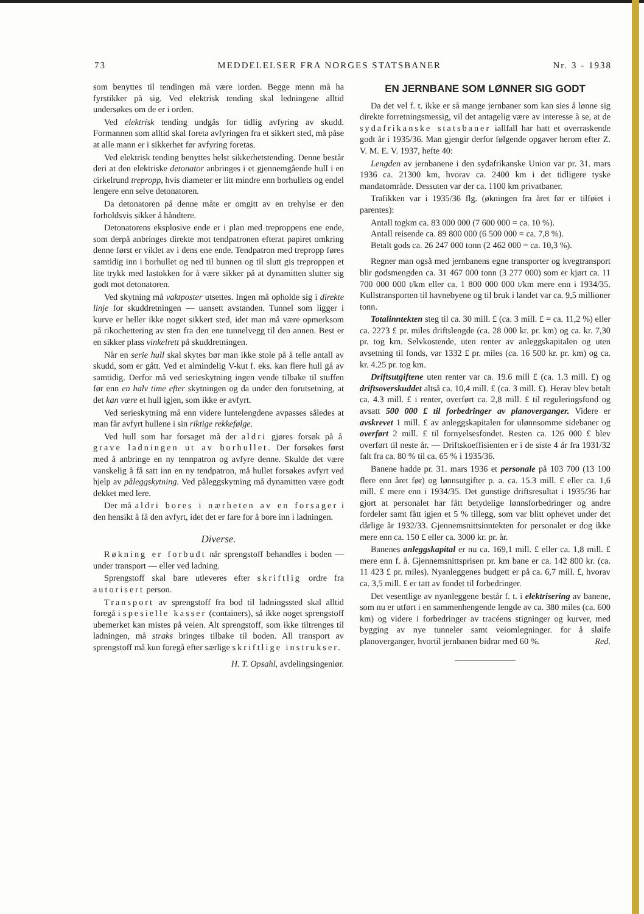73 MEDDELELSER FRA NORGES STATSBANER Nr. 3 - 1938
som benyttes til tendingen må være iorden. Begge menn må ha fyrstikker på sig. Ved elektrisk tending skal ledningene alltid undersøkes om de er i orden.
Ved elektrisk tending undgås for tidlig avfyring av skudd. Formannen som alltid skal foreta avfyringen fra et sikkert sted, må påse at alle mann er i sikkerhet før avfyring foretas.
Ved elektrisk tending benyttes helst sikkerhetstending. Denne består deri at den elektriske detonator anbringes i et gjennemgående hull i en cirkelrund trepropp, hvis diameter er litt mindre enn borhullets og endel lengere enn selve detonatoren.
Da detonatoren på denne måte er omgitt av en trehylse er den forholdsvis sikker å håndtere.
Detonatorens eksplosive ende er i plan med treproppens ene ende, som derpå anbringes direkte mot tendpatronen efterat papiret omkring denne først er viklet av i dens ene ende. Tendpatron med trepropp føres samtidig inn i borhullet og ned til bunnen og til slutt gis treproppen et lite trykk med lastokken for å være sikker på at dynamitten slutter sig godt mot detonatoren.
Ved skytning må vaktposter utsettes. Ingen må opholde sig i direkte linje for skuddretningen — uansett avstanden. Tunnel som ligger i kurve er heller ikke noget sikkert sted, idet man må være opmerksom på rikochettering av sten fra den ene tunnelvegg til den annen. Best er en sikker plass vinkelrett på skuddretningen.
Når en serie hull skal skytes bør man ikke stole på å telle antall av skudd, som er gått. Ved et almindelig V-kut f. eks. kan flere hull gå av samtidig. Derfor må ved serieskytning ingen vende tilbake til stuffen før enn en halv time efter skytningen og da under den forutsetning, at det kan være et hull igjen, som ikke er avfyrt.
Ved serieskytning må enn videre luntelengdene avpasses således at man får avfyrt hullene i sin riktige rekkefølge.
Ved hull som har forsaget må der aldri gjøres forsøk på å grave ladningen ut av borhullet. Der forsøkes først med å anbringe en ny tennpatron og avfyre denne. Skulde det være vanskelig å få satt inn en ny tendpatron, må hullet forsøkes avfyrt ved hjelp av påleggskytning. Ved påleggskytning må dynamitten være godt dekket med lere.
Der må aldri bores i nærheten av en forsager i den hensikt å få den avfyrt, idet det er fare for å bore inn i ladningen.
Diverse.
Røkning er forbudt når sprengstoff behandles i boden — under transport — eller ved ladning.
Sprengstoff skal bare utleveres efter skriftlig ordre fra autorisert person.
Transport av sprengstoff fra bod til ladningssted skal alltid foregå i spesielle kasser (containers), så ikke noget sprengstoff ubemerket kan mistes på veien. Alt sprengstoff, som ikke tiltrenges til ladningen, må straks bringes tilbake til boden. All transport av sprengstoff må kun foregå efter særlige skriftlige instrukser.
H. T. Opsahl, avdelingsingeniør.
EN JERNBANE SOM LØNNER SIG GODT
Da det vel f. t. ikke er så mange jernbaner som kan sies å lønne sig direkte forretningsmessig, vil det antagelig være av interesse å se, at de sydafrikanske statsbaner iallfall har hatt et overraskende godt år i 1935/36. Man gjengir derfor følgende opgaver herom efter Z. V. M. E. V. 1937, hefte 40:
Lengden av jernbanene i den sydafrikanske Union var pr. 31. mars 1936 ca. 21300 km, hvorav ca. 2400 km i det tidligere tyske mandatområde. Dessuten var der ca. 1100 km privatbaner.
Trafikken var i 1935/36 flg. (økningen fra året før er tilføiet i parentes):
Antall togkm ca. 83 000 000 (7 600 000 = ca. 10 %).
Antall reisende ca. 89 800 000 (6 500 000 = ca. 7,8 %).
Betalt gods ca. 26 247 000 tonn (2 462 000 = ca. 10,3 %).
Regner man også med jernbanens egne transporter og kvegtransport blir godsmengden ca. 31 467 000 tonn (3 277 000) som er kjørt ca. 11 700 000 000 t/km eller ca. 1 800 000 000 t/km mere enn i 1934/35. Kullstransporten til havnebyene og til bruk i landet var ca. 9,5 millioner tonn.
Totalinntekten steg til ca. 30 mill. £ (ca. 3 mill. £ = ca. 11,2 %) eller ca. 2273 £ pr. miles driftslengde (ca. 28 000 kr. pr. km) og ca. kr. 7,30 pr. tog km. Selvkostende, uten renter av anleggskapitalen og uten avsetning til fonds, var 1332 £ pr. miles (ca. 16 500 kr. pr. km) og ca. kr. 4.25 pr. tog km.
Driftsutgiftene uten renter var ca. 19.6 mill £ (ca. 1.3 mill. £) og driftsoverskuddet altså ca. 10,4 mill. £ (ca. 3 mill. £). Herav blev betalt ca. 4.3 mill. £ i renter, overført ca. 2,8 mill. £ til reguleringsfond og avsatt 500 000 £ til forbedringer av planoverganger. Videre er avskrevet 1 mill. £ av anleggskapitalen for ulønnsomme sidebaner og overført 2 mill. £ til fornyelsesfondet. Resten ca. 126 000 £ blev overført til neste år. — Driftskoeffisienten er i de siste 4 år fra 1931/32 falt fra ca. 80 % til ca. 65 % i 1935/36.
Banene hadde pr. 31. mars 1936 et personale på 103 700 (13 100 flere enn året før) og lønnsutgifter p. a. ca. 15.3 mill. £ eller ca. 1,6 mill. £ mere enn i 1934/35. Det gunstige driftsresultat i 1935/36 har gjort at personalet har fått betydelige lønnsforbedringer og andre fordeler samt fått igjen et 5 % tillegg, som var blitt ophevet under det dårlige år 1932/33. Gjennemsnittsinntekten for personalet er dog ikke mere enn ca. 150 £ eller ca. 3000 kr. pr. år.
Banenes anleggskapital er nu ca. 169,1 mill. £ eller ca. 1,8 mill. £ mere enn f. å. Gjennemsnittsprisen pr. km bane er ca. 142 800 kr. (ca. 11 423 £ pr. miles). Nyanleggenes budgett er på ca. 6,7 mill. £, hvorav ca. 3,5 mill. £ er tatt av fondet til forbedringer.
Det vesentlige av nyanleggene består f. t. i elektrisering av banene, som nu er utført i en sammenhengende lengde av ca. 380 miles (ca. 600 km) og videre i forbedringer av tracéens stigninger og kurver, med bygging av nye tunneler samt veiomlegninger. for å sløife planoverganger, hvortil jernbanen bidrar med 60 %. Red.